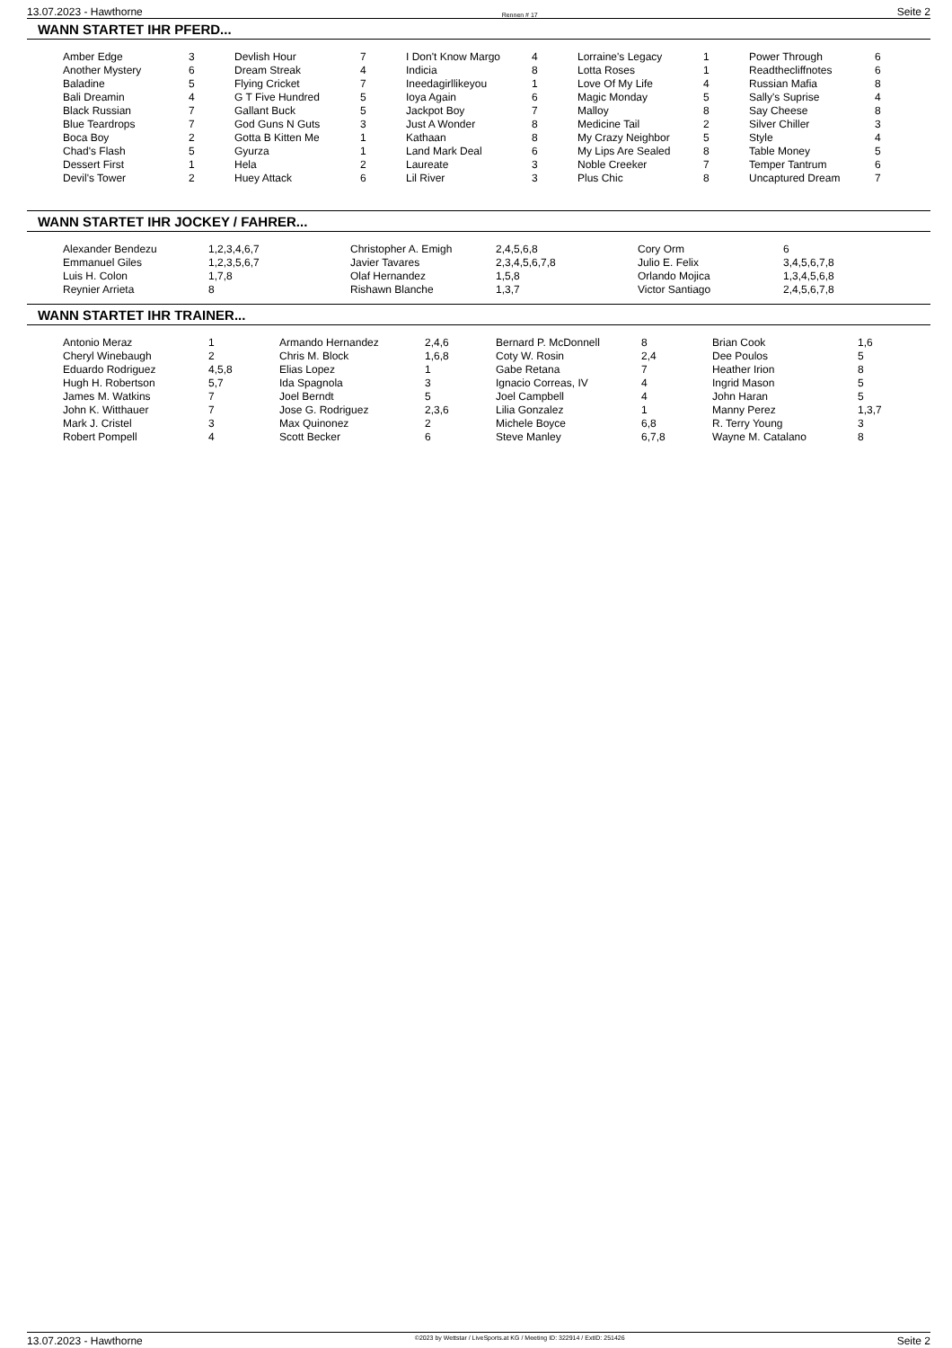13.07.2023 - Hawthorne Rennen # 17 Seite 2
WANN STARTET IHR PFERD...
| Amber Edge | 3 | Devlish Hour | 7 | I Don't Know Margo | 4 | Lorraine's Legacy | 1 | Power Through | 6 |
| Another Mystery | 6 | Dream Streak | 4 | Indicia | 8 | Lotta Roses | 1 | Readthecliffnotes | 6 |
| Baladine | 5 | Flying Cricket | 7 | Ineedagirllikeyou | 1 | Love Of My Life | 4 | Russian Mafia | 8 |
| Bali Dreamin | 4 | G T Five Hundred | 5 | Ioya Again | 6 | Magic Monday | 5 | Sally's Suprise | 4 |
| Black Russian | 7 | Gallant Buck | 5 | Jackpot Boy | 7 | Malloy | 8 | Say Cheese | 8 |
| Blue Teardrops | 7 | God Guns N Guts | 3 | Just A Wonder | 8 | Medicine Tail | 2 | Silver Chiller | 3 |
| Boca Boy | 2 | Gotta B Kitten Me | 1 | Kathaan | 8 | My Crazy Neighbor | 5 | Style | 4 |
| Chad's Flash | 5 | Gyurza | 1 | Land Mark Deal | 6 | My Lips Are Sealed | 8 | Table Money | 5 |
| Dessert First | 1 | Hela | 2 | Laureate | 3 | Noble Creeker | 7 | Temper Tantrum | 6 |
| Devil's Tower | 2 | Huey Attack | 6 | Lil River | 3 | Plus Chic | 8 | Uncaptured Dream | 7 |
WANN STARTET IHR JOCKEY / FAHRER...
| Alexander Bendezu | 1,2,3,4,6,7 | Christopher A. Emigh | 2,4,5,6,8 | Cory Orm | 6 |
| Emmanuel Giles | 1,2,3,5,6,7 | Javier Tavares | 2,3,4,5,6,7,8 | Julio E. Felix | 3,4,5,6,7,8 |
| Luis H. Colon | 1,7,8 | Olaf Hernandez | 1,5,8 | Orlando Mojica | 1,3,4,5,6,8 |
| Reynier Arrieta | 8 | Rishawn Blanche | 1,3,7 | Victor Santiago | 2,4,5,6,7,8 |
WANN STARTET IHR TRAINER...
| Antonio Meraz | 1 | Armando Hernandez | 2,4,6 | Bernard P. McDonnell | 8 | Brian Cook | 1,6 |
| Cheryl Winebaugh | 2 | Chris M. Block | 1,6,8 | Coty W. Rosin | 2,4 | Dee Poulos | 5 |
| Eduardo Rodriguez | 4,5,8 | Elias Lopez | 1 | Gabe Retana | 7 | Heather Irion | 8 |
| Hugh H. Robertson | 5,7 | Ida Spagnola | 3 | Ignacio Correas, IV | 4 | Ingrid Mason | 5 |
| James M. Watkins | 7 | Joel Berndt | 5 | Joel Campbell | 4 | John Haran | 5 |
| John K. Witthauer | 7 | Jose G. Rodriguez | 2,3,6 | Lilia Gonzalez | 1 | Manny Perez | 1,3,7 |
| Mark J. Cristel | 3 | Max Quinonez | 2 | Michele Boyce | 6,8 | R. Terry Young | 3 |
| Robert Pompell | 4 | Scott Becker | 6 | Steve Manley | 6,7,8 | Wayne M. Catalano | 8 |
13.07.2023 - Hawthorne ©2023 by Wettstar / LiveSports.at KG / Meeting ID: 322914 / ExtID: 251426 Seite 2